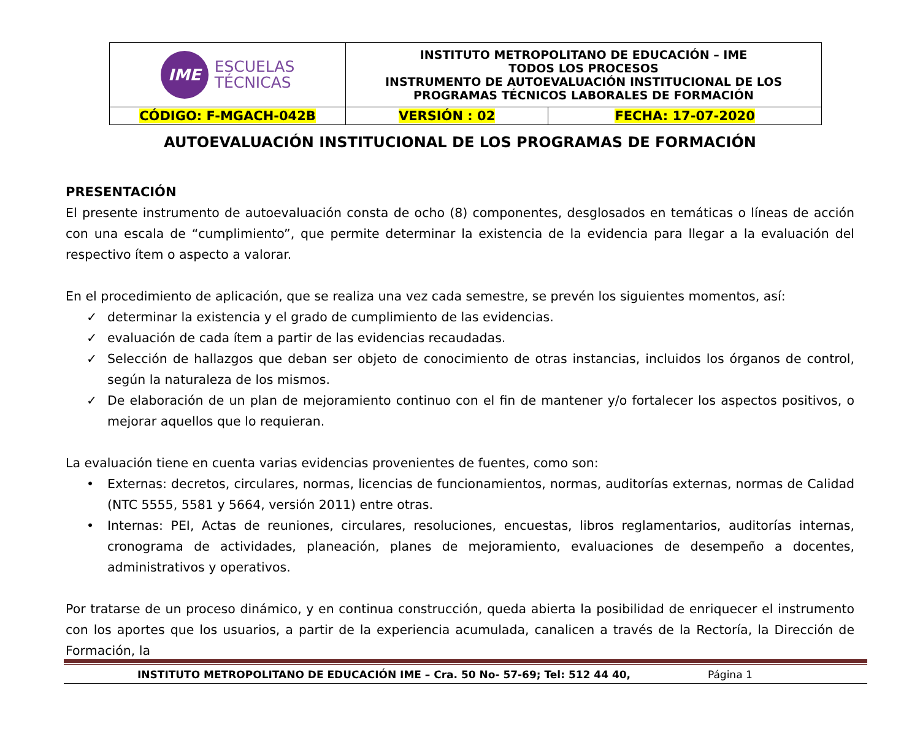| IME ESCUELAS TÉCNICAS | INSTITUTO METROPOLITANO DE EDUCACIÓN – IME TODOS LOS PROCESOS INSTRUMENTO DE AUTOEVALUACIÓN INSTITUCIONAL DE LOS PROGRAMAS TÉCNICOS LABORALES DE FORMACIÓN | |
| CÓDIGO: F-MGACH-042B | VERSIÓN : 02 | FECHA: 17-07-2020 |
AUTOEVALUACIÓN INSTITUCIONAL DE LOS PROGRAMAS DE FORMACIÓN
PRESENTACIÓN
El presente instrumento de autoevaluación consta de ocho (8) componentes, desglosados en temáticas o líneas de acción con una escala de “cumplimiento”, que permite determinar la existencia de la evidencia para llegar a la evaluación del respectivo ítem o aspecto a valorar.
En el procedimiento de aplicación, que se realiza una vez cada semestre, se prevén los siguientes momentos, así:
✓ determinar la existencia y el grado de cumplimiento de las evidencias.
✓ evaluación de cada ítem a partir de las evidencias recaudadas.
✓ Selección de hallazgos que deban ser objeto de conocimiento de otras instancias, incluidos los órganos de control, según la naturaleza de los mismos.
✓ De elaboración de un plan de mejoramiento continuo con el fin de mantener y/o fortalecer los aspectos positivos, o mejorar aquellos que lo requieran.
La evaluación tiene en cuenta varias evidencias provenientes de fuentes, como son:
• Externas: decretos, circulares, normas, licencias de funcionamientos, normas, auditorías externas, normas de Calidad (NTC 5555, 5581 y 5664, versión 2011) entre otras.
• Internas: PEI, Actas de reuniones, circulares, resoluciones, encuestas, libros reglamentarios, auditorías internas, cronograma de actividades, planeación, planes de mejoramiento, evaluaciones de desempeño a docentes, administrativos y operativos.
Por tratarse de un proceso dinámico, y en continua construcción, queda abierta la posibilidad de enriquecer el instrumento con los aportes que los usuarios, a partir de la experiencia acumulada, canalicen a través de la Rectoría, la Dirección de Formación, la
INSTITUTO METROPOLITANO DE EDUCACIÓN IME – Cra. 50 No- 57-69; Tel: 512 44 40, Página 1